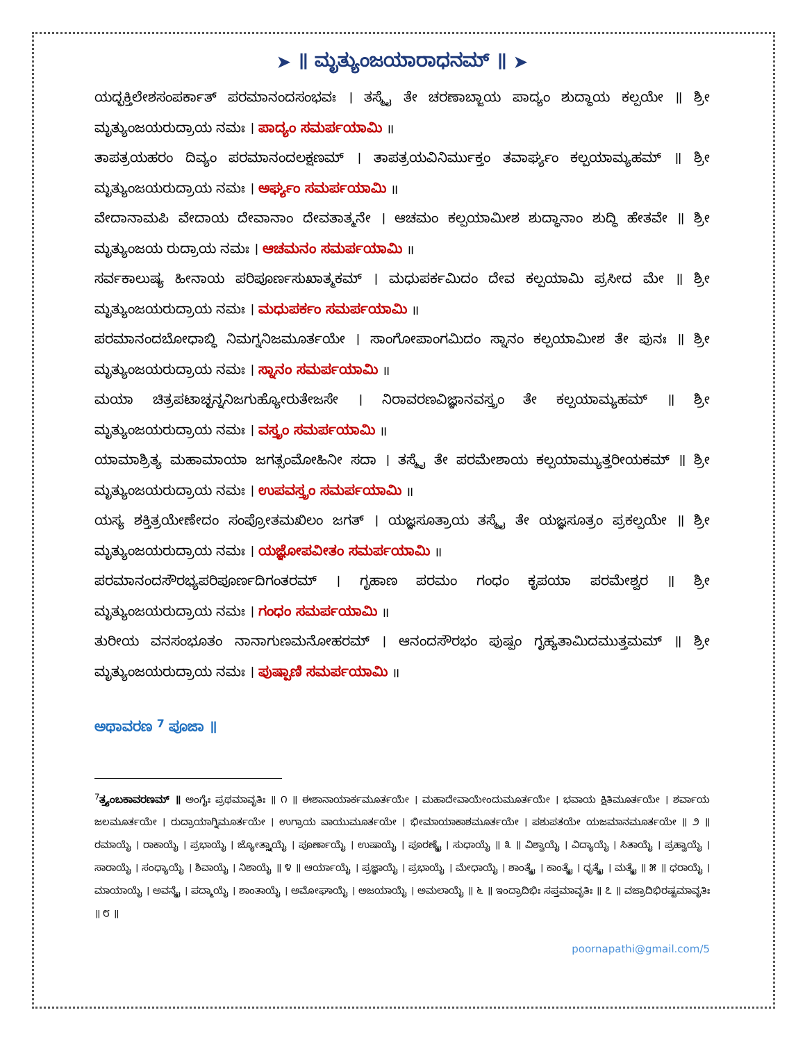➤ ॥ ಮೃತ್ಯುಂಜಯಾರಾಧನಮ್ ॥ ➤
ಯದ್ಭಕ್ತಿಲೇಶಸಂಪರ್ಕಾತ್ ಪರಮಾನಂದಸಂಭವಃ । ತಸ್ಮೈ ತೇ ಚರಣಾಬ್ಜಾಯ ಪಾದ್ಯಂ ಶುದ್ಧಾಯ ಕಲ್ಪಯೇ ॥ ಶ್ರೀ ಮೃತ್ಯುಂಜಯರುದ್ರಾಯ ನಮಃ । ಪಾದ್ಯಂ ಸಮರ್ಪಯಾಮಿ ॥
ತಾಪತ್ರಯಹರಂ ದಿವ್ಯಂ ಪರಮಾನಂದಲಕ್ಷಣಮ್ । ತಾಪತ್ರಯವಿನಿರ್ಮುಕ್ತಂ ತವಾರ್ಘ್ಯಂ ಕಲ್ಪಯಾಮ್ಯಹಮ್ ॥ ಶ್ರೀ ಮೃತ್ಯುಂಜಯರುದ್ರಾಯ ನಮಃ । ಅರ್ಘ್ಯಂ ಸಮರ್ಪಯಾಮಿ ॥
ವೇದಾನಾಮಪಿ ವೇದಾಯ ದೇವಾನಾಂ ದೇವತಾತ್ಮನೇ । ಆಚಮಂ ಕಲ್ಪಯಾಮೀಶ ಶುದ್ಧಾನಾಂ ಶುದ್ಧಿ ಹೇತವೇ ॥ ಶ್ರೀ ಮೃತ್ಯುಂಜಯ ರುದ್ರಾಯ ನಮಃ । ಆಚಮನಂ ಸಮರ್ಪಯಾಮಿ ॥
ಸರ್ವಕಾಲುಷ್ಯ ಹೀನಾಯ ಪರಿಪೂರ್ಣಸುಖಾತ್ಮಕಮ್ । ಮಧುಪರ್ಕಮಿದಂ ದೇವ ಕಲ್ಪಯಾಮಿ ಪ್ರಸೀದ ಮೇ ॥ ಶ್ರೀ ಮೃತ್ಯುಂಜಯರುದ್ರಾಯ ನಮಃ । ಮಧುಪರ್ಕಂ ಸಮರ್ಪಯಾಮಿ ॥
ಪರಮಾನಂದಬೋಧಾಬ್ಧಿ ನಿಮಗ್ನನಿಜಮೂರ್ತಯೇ । ಸಾಂಗೋಪಾಂಗಮಿದಂ ಸ್ನಾನಂ ಕಲ್ಪಯಾಮೀಶ ತೇ ಪುನಃ ॥ ಶ್ರೀ ಮೃತ್ಯುಂಜಯರುದ್ರಾಯ ನಮಃ । ಸ್ನಾನಂ ಸಮರ್ಪಯಾಮಿ ॥
ಮಯಾ ಚಿತ್ರಪಟಾಚ್ಛನ್ನನಿಜಗುಹ್ಯೋರುತೇಜಸೇ । ನಿರಾವರಣವಿಜ್ಞಾನವಸ್ತ್ರಂ ತೇ ಕಲ್ಪಯಾಮ್ಯಹಮ್ ॥ ಶ್ರೀ ಮೃತ್ಯುಂಜಯರುದ್ರಾಯ ನಮಃ । ವಸ್ತ್ರಂ ಸಮರ್ಪಯಾಮಿ ॥
ಯಾಮಾಶ್ರಿತ್ಯ ಮಹಾಮಾಯಾ ಜಗತ್ಸಂಮೋಹಿನೀ ಸದಾ । ತಸ್ಮೈ ತೇ ಪರಮೇಶಾಯ ಕಲ್ಪಯಾಮ್ಯುತ್ತರೀಯಕಮ್ ॥ ಶ್ರೀ ಮೃತ್ಯುಂಜಯರುದ್ರಾಯ ನಮಃ । ಉಪವಸ್ತ್ರಂ ಸಮರ್ಪಯಾಮಿ ॥
ಯಸ್ಯ ಶಕ್ತಿತ್ರಯೇಣೇದಂ ಸಂಪ್ರೋತಮಖಿಲಂ ಜಗತ್ । ಯಜ್ಞಸೂತ್ರಾಯ ತಸ್ಮೈ ತೇ ಯಜ್ಞಸೂತ್ರಂ ಪ್ರಕಲ್ಪಯೇ ॥ ಶ್ರೀ ಮೃತ್ಯುಂಜಯರುದ್ರಾಯ ನಮಃ । ಯಜ್ಞೋಪವೀತಂ ಸಮರ್ಪಯಾಮಿ ॥
ಪರಮಾನಂದಸೌರಭ್ಯಪರಿಪೂರ್ಣದಿಗಂತರಮ್ । ಗೃಹಾಣ ಪರಮಂ ಗಂಧಂ ಕೃಪಯಾ ಪರಮೇಶ್ವರ ॥ ಶ್ರೀ ಮೃತ್ಯುಂಜಯರುದ್ರಾಯ ನಮಃ । ಗಂಧಂ ಸಮರ್ಪಯಾಮಿ ॥
ತುರೀಯ ವನಸಂಭೂತಂ ನಾನಾಗುಣಮನೋಹರಮ್ । ಆನಂದಸೌರಭಂ ಪುಷ್ಪಂ ಗೃಹ್ಯತಾಮಿದಮುತ್ತಮಮ್ ॥ ಶ್ರೀ ಮೃತ್ಯುಂಜಯರುದ್ರಾಯ ನಮಃ । ಪುಷ್ಪಾಣಿ ಸಮರ್ಪಯಾಮಿ ॥
ಅಥಾವರಣ <sup>7</sup> ಪೂಜಾ ॥
<sup>7</sup> ತ್ರ್ಯಂಬಕಾವರಣಮ್ ॥ ಅಂಗೈಃ ಪ್ರಥಮಾವೃತಿಃ ॥ ೧ ॥ ಈಶಾನಾಯಾರ್ಕಮೂರ್ತಯೇ । ಮಹಾದೇವಾಯೇಂದುಮೂರ್ತಯೇ । ಭವಾಯ ಕ್ಷಿತಿಮೂರ್ತಯೇ । ಶರ್ವಾಯ ಜಲಮೂರ್ತಯೇ । ರುದ್ರಾಯಾಗ್ನಿಮೂರ್ತಯೇ । ಉಗ್ರಾಯ ವಾಯುಮೂರ್ತಯೇ । ಭೀಮಾಯಾಕಾಶಮೂರ್ತಯೇ । ಪಶುಪತಯೇ ಯಜಮಾನಮೂರ್ತಯೇ ॥ ೨ ॥ ರಮಾಯೈ । ರಾಕಾಯೈ । ಪ್ರಭಾಯೈ । ಜ್ಯೋತ್ಸ್ನಾಯೈ । ಪೂರ್ಣಾಯೈ । ಉಷಾಯೈ । ಪೂರಣ್ಯೈ । ಸುಧಾಯೈ ॥ ೩ ॥ ವಿಶ್ವಾಯೈ । ವಿದ್ಯಾಯೈ । ಸಿತಾಯೈ । ಪ್ರಹ್ವಾಯೈ । ಸಾರಾಯೈ । ಸಂಧ್ಯಾಯೈ । ಶಿವಾಯೈ । ನಿಶಾಯೈ ॥ ೪ ॥ ಆರ್ಯಾಯೈ । ಪ್ರಜ್ಞಾಯೈ । ಪ್ರಭಾಯೈ । ಮೇಧಾಯೈ । ಶಾಂತ್ಯೈ । ಕಾಂತ್ಯೈ । ಧೃತ್ಯೈ । ಮತ್ಯೈ ॥ ೫ ॥ ಧರಾಯೈ । ಮಾಯಾಯೈ । ಅವನ್ಯೈ । ಪದ್ಮಾಯೈ । ಶಾಂತಾಯೈ । ಅಮೋಘಾಯೈ । ಅಜಯಾಯೈ । ಅಮಲಾಯೈ ॥ ೬ ॥ ಇಂದ್ರಾದಿಭಿಃ ಸಪ್ತಮಾವೃತಿಃ ॥ ೭ ॥ ವಜ್ರಾದಿಭಿರಷ್ಟಮಾವೃತಿಃ ॥ ೮ ॥
poornapathi@gmail.com/5